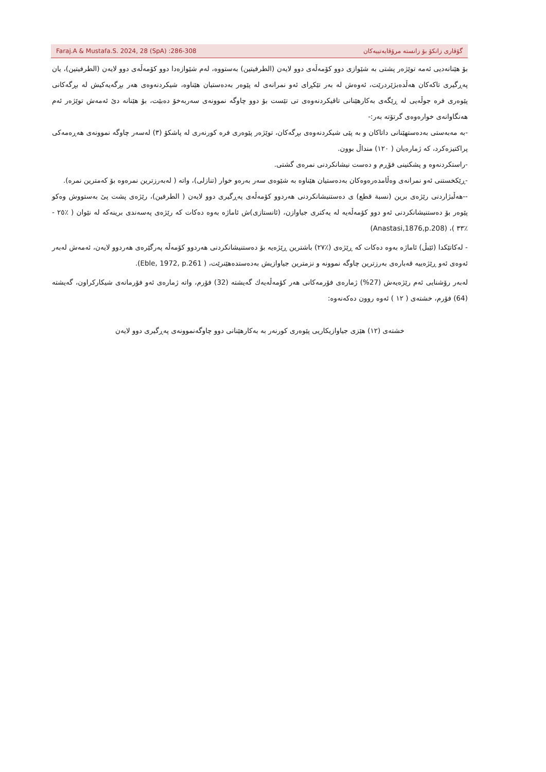Faraj.A & Mustafa.S. 2024, 28 (SpA) :286-308 گۆڤاری زانکۆ بۆ زانسته مرۆڤایەتییەکان
بۆ هێنانەدیی ئەمە توێژەر پشتی بە شێوازی دوو کۆمەڵەی دوو لایەن (الطرفيتين) بەستووە، لەم شێوازەدا دوو کۆمەڵەی دوو لایەن (الطرفيتين)، یان پەڕگیری تاکەکان هەڵدەبژێردرێت، ئەوەش لە بەر تێکڕای ئەو نمرانەی لە پێوەر بەدەستیان هێناوە، شیکردنەوەی هەر بڕگەیەکیش لە بڕگەکانی پێوەری فرە جوڵەیی لە ڕێگەی بەکارهێنانی تاقیکردنەوەی تی تێست بۆ دوو چاوگە نموونەی سەربەخۆ دەبێت، بۆ هێنانە دیٚ ئەمەش توێژەر ئەم هەنگاوانەی خوارەوەی گرتۆتە بەر:-
-بە مەبەستی بەدەستهێنانی داتاکان و بە پێی شیکردنەوەی بڕگەکان، توێژەر پێوەری فرە کورنەری لە پاشکۆ (٣) لەسەر چاوگە نموونەی هەڕەمەکی پراکتیزەکرد، کە ژمارەیان ( ١٢٠) منداڵ بوون.
-راستکردنەوە و پشکنینی فۆڕم و دەست نیشانکردنی نمرەی گشتی.
-ڕێکخستنی ئەو نمرانەی وەڵامدەرەوەکان بەدەستیان هێناوە بە شێوەی سەر بەرەو خوار (تنازلی)، واتە ( لەبەرزترین نمرەوە بۆ کەمترین نمرە).
--هەڵبژاردنی رێژەی برین (نسبة قطع) ی دەستنیشانکردنی هەردوو کۆمەڵەی پەڕگیری دوو لایەن ( الطرفين)، رێژەی پشت پیٚ بەستووش وەکو پێوەر بۆ دەستنیشانکردنی ئەو دوو کۆمەڵەیە لە یەکتری جیاوازن، (ئانستازی)ش ئاماژە بەوە دەکات کە رێژەی پەسەندی برینەکە لە نێوان ( ٪٢٥ - ٪٣٣ )، (Anastasi,1876,p.208)
- لەکاتێکدا (ئێبڵ) ئاماژە بەوە دەکات کە ڕێژەی (٪٢٧) باشترین ڕێژەیە بۆ دەستنیشانکردنی هەردوو کۆمەڵە پەرگێرەی هەردوو لایەن، ئەمەش لەبەر ئەوەی ئەو ڕێژەییە قەبارەی بەرزترین چاوگە نموونە و نزمترین جیاوازیش بەدەستدەهێنرێت، ( Eble, 1972, p.261).
لەبەر رۆشنایی ئەم رێژەیەش (27%) ژمارەی فۆرمەکانی هەر کۆمەڵەیەك گەیشتە (32) فۆرم، واتە ژمارەی ئەو فۆرمانەی شیکارکراون، گەیشتە (64) فۆرم، خشتەی ( ١٢ ) ئەوە روون دەکەنەوە:
خشتەی (١٢) هێزی جیاوازیکاریی پێوەری کورنەر بە بەکارهێنانی دوو چاوگەنموونەی پەڕگیری دوو لایەن